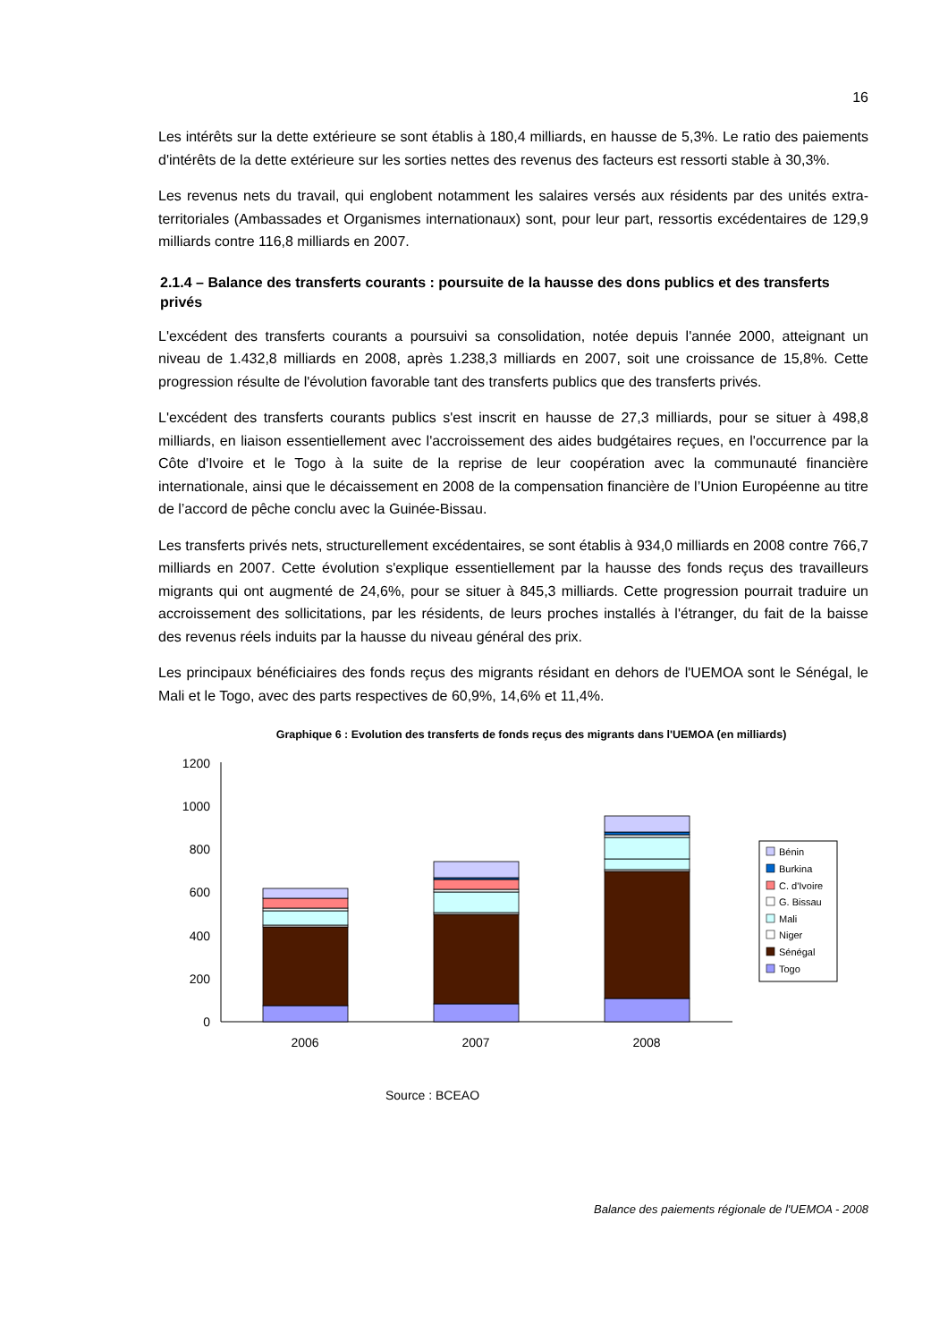16
Les intérêts sur la dette extérieure se sont établis à 180,4 milliards, en hausse de 5,3%. Le ratio des paiements d'intérêts de la dette extérieure sur les sorties nettes des revenus des facteurs est ressorti stable à 30,3%.
Les revenus nets du travail, qui englobent notamment les salaires versés aux résidents par des unités extra-territoriales (Ambassades et Organismes internationaux) sont, pour leur part, ressortis excédentaires de 129,9 milliards contre 116,8 milliards en 2007.
2.1.4 – Balance des transferts courants : poursuite de la hausse des dons publics et des transferts privés
L'excédent des transferts courants a poursuivi sa consolidation, notée depuis l'année 2000, atteignant un niveau de 1.432,8 milliards en 2008, après 1.238,3 milliards en 2007, soit une croissance de 15,8%. Cette progression résulte de l'évolution favorable tant des transferts publics que des transferts privés.
L'excédent des transferts courants publics s'est inscrit en hausse de 27,3 milliards, pour se situer à 498,8 milliards, en liaison essentiellement avec l'accroissement des aides budgétaires reçues, en l'occurrence par la Côte d'Ivoire et le Togo à la suite de la reprise de leur coopération avec la communauté financière internationale, ainsi que le décaissement en 2008 de la compensation financière de l’Union Européenne au titre de l’accord de pêche conclu avec la Guinée-Bissau.
Les transferts privés nets, structurellement excédentaires, se sont établis à 934,0 milliards en 2008 contre 766,7 milliards en 2007. Cette évolution s'explique essentiellement par la hausse des fonds reçus des travailleurs migrants qui ont augmenté de 24,6%, pour se situer à 845,3 milliards. Cette progression pourrait traduire un accroissement des sollicitations, par les résidents, de leurs proches installés à l'étranger, du fait de la baisse des revenus réels induits par la hausse du niveau général des prix.
Les principaux bénéficiaires des fonds reçus des migrants résidant en dehors de l'UEMOA sont le Sénégal, le Mali et le Togo, avec des parts respectives de 60,9%, 14,6% et 11,4%.
Graphique 6 : Evolution des transferts de fonds reçus des migrants dans l'UEMOA (en milliards)
0
200
400
600
800
1000
1200
2006
2007
2008
Bénin
Burkina
C. d'Ivoire
G. Bissau
Mali
Niger
Sénégal
Togo
Source : BCEAO
Balance des paiements régionale de l'UEMOA - 2008